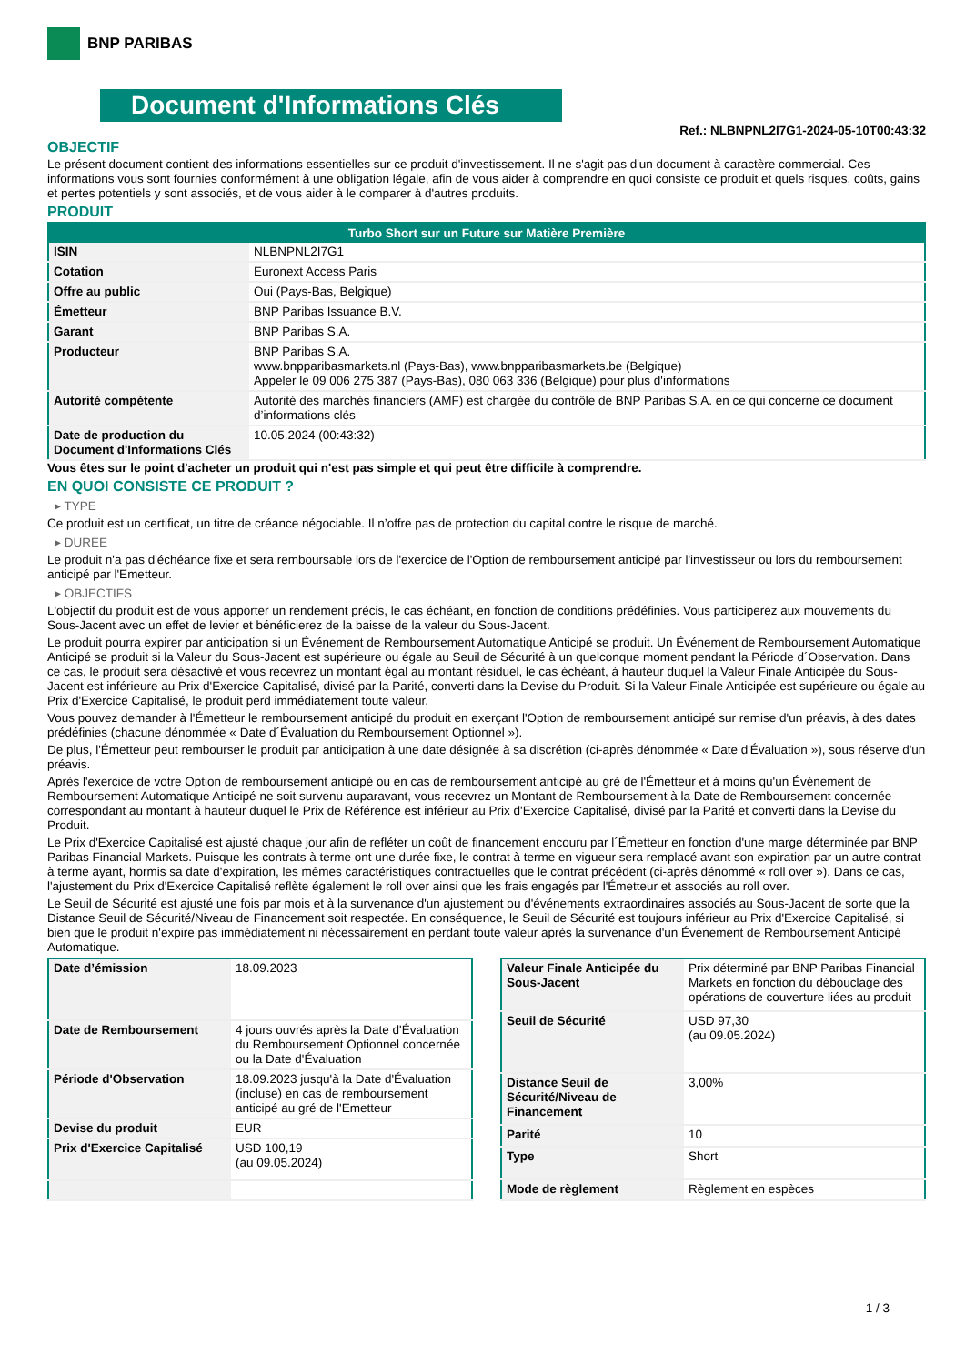BNP PARIBAS
Document d'Informations Clés
Ref.: NLBNPNL2I7G1-2024-05-10T00:43:32
OBJECTIF
Le présent document contient des informations essentielles sur ce produit d'investissement. Il ne s'agit pas d'un document à caractère commercial. Ces informations vous sont fournies conformément à une obligation légale, afin de vous aider à comprendre en quoi consiste ce produit et quels risques, coûts, gains et pertes potentiels y sont associés, et de vous aider à le comparer à d'autres produits.
PRODUIT
| Turbo Short sur un Future sur Matière Première | |
| --- | --- |
| ISIN | NLBNPNL2I7G1 |
| Cotation | Euronext Access Paris |
| Offre au public | Oui (Pays-Bas, Belgique) |
| Émetteur | BNP Paribas Issuance B.V. |
| Garant | BNP Paribas S.A. |
| Producteur | BNP Paribas S.A. www.bnpparibasmarkets.nl (Pays-Bas), www.bnpparibasmarkets.be (Belgique) Appeler le 09 006 275 387 (Pays-Bas), 080 063 336 (Belgique) pour plus d'informations |
| Autorité compétente | Autorité des marchés financiers (AMF) est chargée du contrôle de BNP Paribas S.A. en ce qui concerne ce document d’informations clés |
| Date de production du Document d'Informations Clés | 10.05.2024 (00:43:32) |
Vous êtes sur le point d'acheter un produit qui n'est pas simple et qui peut être difficile à comprendre.
EN QUOI CONSISTE CE PRODUIT ?
▸ TYPE
Ce produit est un certificat, un titre de créance négociable. Il n’offre pas de protection du capital contre le risque de marché.
▸ DUREE
Le produit n'a pas d'échéance fixe et sera remboursable lors de l'exercice de l'Option de remboursement anticipé par l'investisseur ou lors du remboursement anticipé par l'Emetteur.
▸ OBJECTIFS
L'objectif du produit est de vous apporter un rendement précis, le cas échéant, en fonction de conditions prédéfinies. Vous participerez aux mouvements du Sous-Jacent avec un effet de levier et bénéficierez de la baisse de la valeur du Sous-Jacent.
Le produit pourra expirer par anticipation si un Événement de Remboursement Automatique Anticipé se produit. Un Événement de Remboursement Automatique Anticipé se produit si la Valeur du Sous-Jacent est supérieure ou égale au Seuil de Sécurité à un quelconque moment pendant la Période d´Observation. Dans ce cas, le produit sera désactivé et vous recevrez un montant égal au montant résiduel, le cas échéant, à hauteur duquel la Valeur Finale Anticipée du Sous-Jacent est inférieure au Prix d'Exercice Capitalisé, divisé par la Parité, converti dans la Devise du Produit. Si la Valeur Finale Anticipée est supérieure ou égale au Prix d'Exercice Capitalisé, le produit perd immédiatement toute valeur.
Vous pouvez demander à l'Émetteur le remboursement anticipé du produit en exerçant l'Option de remboursement anticipé sur remise d'un préavis, à des dates prédéfinies (chacune dénommée « Date d´Évaluation du Remboursement Optionnel »).
De plus, l'Émetteur peut rembourser le produit par anticipation à une date désignée à sa discrétion (ci-après dénommée « Date d'Évaluation »), sous réserve d'un préavis.
Après l'exercice de votre Option de remboursement anticipé ou en cas de remboursement anticipé au gré de l'Émetteur et à moins qu'un Événement de Remboursement Automatique Anticipé ne soit survenu auparavant, vous recevrez un Montant de Remboursement à la Date de Remboursement concernée correspondant au montant à hauteur duquel le Prix de Référence est inférieur au Prix d'Exercice Capitalisé, divisé par la Parité et converti dans la Devise du Produit.
Le Prix d'Exercice Capitalisé est ajusté chaque jour afin de refléter un coût de financement encouru par l´Émetteur en fonction d'une marge déterminée par BNP Paribas Financial Markets. Puisque les contrats à terme ont une durée fixe, le contrat à terme en vigueur sera remplacé avant son expiration par un autre contrat à terme ayant, hormis sa date d'expiration, les mêmes caractéristiques contractuelles que le contrat précédent (ci-après dénommé « roll over »). Dans ce cas, l'ajustement du Prix d'Exercice Capitalisé reflète également le roll over ainsi que les frais engagés par l'Émetteur et associés au roll over.
Le Seuil de Sécurité est ajusté une fois par mois et à la survenance d'un ajustement ou d'événements extraordinaires associés au Sous-Jacent de sorte que la Distance Seuil de Sécurité/Niveau de Financement soit respectée. En conséquence, le Seuil de Sécurité est toujours inférieur au Prix d'Exercice Capitalisé, si bien que le produit n'expire pas immédiatement ni nécessairement en perdant toute valeur après la survenance d'un Événement de Remboursement Anticipé Automatique.
| Date d’émission | 18.09.2023 |
| Date de Remboursement | 4 jours ouvrés après la Date d'Évaluation du Remboursement Optionnel concernée ou la Date d'Évaluation |
| Période d'Observation | 18.09.2023 jusqu'à la Date d'Évaluation (incluse) en cas de remboursement anticipé au gré de l'Emetteur |
| Devise du produit | EUR |
| Prix d'Exercice Capitalisé | USD 100,19 (au 09.05.2024) |
| Valeur Finale Anticipée du Sous-Jacent | Prix déterminé par BNP Paribas Financial Markets en fonction du débouclage des opérations de couverture liées au produit |
| Seuil de Sécurité | USD 97,30 (au 09.05.2024) |
| Distance Seuil de Sécurité/Niveau de Financement | 3,00% |
| Parité | 10 |
| Type | Short |
| Mode de règlement | Règlement en espèces |
1 / 3